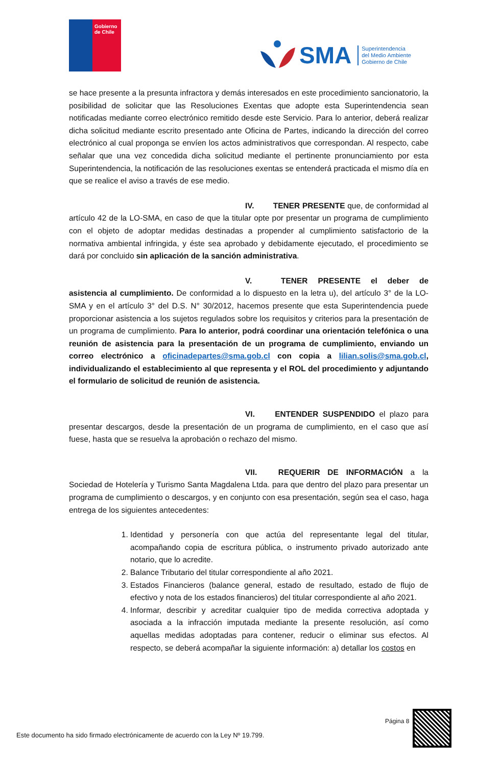Gobierno de Chile
SMA
Superintendencia
del Medio Ambiente
Gobierno de Chile
se hace presente a la presunta infractora y demás interesados en este procedimiento sancionatorio, la posibilidad de solicitar que las Resoluciones Exentas que adopte esta Superintendencia sean notificadas mediante correo electrónico remitido desde este Servicio. Para lo anterior, deberá realizar dicha solicitud mediante escrito presentado ante Oficina de Partes, indicando la dirección del correo electrónico al cual proponga se envíen los actos administrativos que correspondan. Al respecto, cabe señalar que una vez concedida dicha solicitud mediante el pertinente pronunciamiento por esta Superintendencia, la notificación de las resoluciones exentas se entenderá practicada el mismo día en que se realice el aviso a través de ese medio.
IV. TENER PRESENTE que, de conformidad al artículo 42 de la LO-SMA, en caso de que la titular opte por presentar un programa de cumplimiento con el objeto de adoptar medidas destinadas a propender al cumplimiento satisfactorio de la normativa ambiental infringida, y éste sea aprobado y debidamente ejecutado, el procedimiento se dará por concluido sin aplicación de la sanción administrativa.
V. TENER PRESENTE el deber de asistencia al cumplimiento. De conformidad a lo dispuesto en la letra u), del artículo 3° de la LO-SMA y en el artículo 3° del D.S. N° 30/2012, hacemos presente que esta Superintendencia puede proporcionar asistencia a los sujetos regulados sobre los requisitos y criterios para la presentación de un programa de cumplimiento. Para lo anterior, podrá coordinar una orientación telefónica o una reunión de asistencia para la presentación de un programa de cumplimiento, enviando un correo electrónico a oficinadepartes@sma.gob.cl con copia a lilian.solis@sma.gob.cl, individualizando el establecimiento al que representa y el ROL del procedimiento y adjuntando el formulario de solicitud de reunión de asistencia.
VI. ENTENDER SUSPENDIDO el plazo para presentar descargos, desde la presentación de un programa de cumplimiento, en el caso que así fuese, hasta que se resuelva la aprobación o rechazo del mismo.
VII. REQUERIR DE INFORMACIÓN a la Sociedad de Hotelería y Turismo Santa Magdalena Ltda. para que dentro del plazo para presentar un programa de cumplimiento o descargos, y en conjunto con esa presentación, según sea el caso, haga entrega de los siguientes antecedentes:
1. Identidad y personería con que actúa del representante legal del titular, acompañando copia de escritura pública, o instrumento privado autorizado ante notario, que lo acredite.
2. Balance Tributario del titular correspondiente al año 2021.
3. Estados Financieros (balance general, estado de resultado, estado de flujo de efectivo y nota de los estados financieros) del titular correspondiente al año 2021.
4. Informar, describir y acreditar cualquier tipo de medida correctiva adoptada y asociada a la infracción imputada mediante la presente resolución, así como aquellas medidas adoptadas para contener, reducir o eliminar sus efectos. Al respecto, se deberá acompañar la siguiente información: a) detallar los costos en
Página 8
Este documento ha sido firmado electrónicamente de acuerdo con la Ley Nº 19.799.